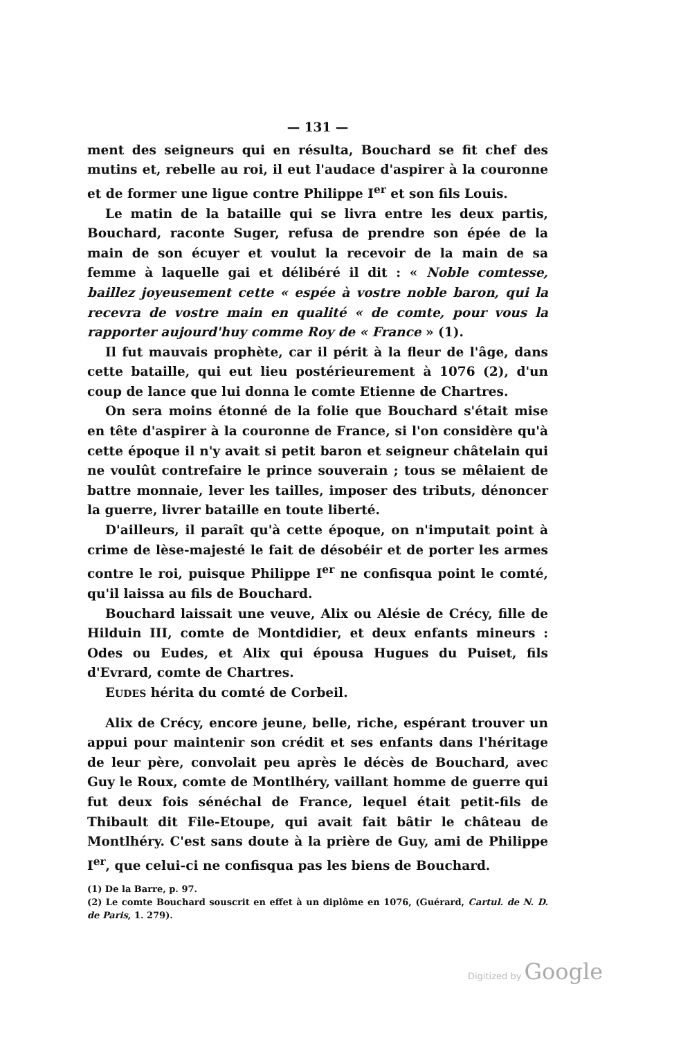— 131 —
ment des seigneurs qui en résulta, Bouchard se fit chef des mutins et, rebelle au roi, il eut l'audace d'aspirer à la couronne et de former une ligue contre Philippe I<sup>er</sup> et son fils Louis.
Le matin de la bataille qui se livra entre les deux partis, Bouchard, raconte Suger, refusa de prendre son épée de la main de son écuyer et voulut la recevoir de la main de sa femme à laquelle gai et délibéré il dit : « Noble comtesse, baillez joyeusement cette « espée à vostre noble baron, qui la recevra de vostre main en qualité « de comte, pour vous la rapporter aujourd'huy comme Roy de « France » (1).
Il fut mauvais prophète, car il périt à la fleur de l'âge, dans cette bataille, qui eut lieu postérieurement à 1076 (2), d'un coup de lance que lui donna le comte Etienne de Chartres.
On sera moins étonné de la folie que Bouchard s'était mise en tête d'aspirer à la couronne de France, si l'on considère qu'à cette époque il n'y avait si petit baron et seigneur châtelain qui ne voulût contrefaire le prince souverain ; tous se mêlaient de battre monnaie, lever les tailles, imposer des tributs, dénoncer la guerre, livrer bataille en toute liberté.
D'ailleurs, il paraît qu'à cette époque, on n'imputait point à crime de lèse-majesté le fait de désobéir et de porter les armes contre le roi, puisque Philippe I<sup>er</sup> ne confisqua point le comté, qu'il laissa au fils de Bouchard.
Bouchard laissait une veuve, Alix ou Alésie de Crécy, fille de Hilduin III, comte de Montdidier, et deux enfants mineurs : Odes ou Eudes, et Alix qui épousa Hugues du Puiset, fils d'Evrard, comte de Chartres.
EUDES hérita du comté de Corbeil.
Alix de Crécy, encore jeune, belle, riche, espérant trouver un appui pour maintenir son crédit et ses enfants dans l'héritage de leur père, convolait peu après le décès de Bouchard, avec Guy le Roux, comte de Montlhéry, vaillant homme de guerre qui fut deux fois sénéchal de France, lequel était petit-fils de Thibault dit File-Etoupe, qui avait fait bâtir le château de Montlhéry. C'est sans doute à la prière de Guy, ami de Philippe I<sup>er</sup>, que celui-ci ne confisqua pas les biens de Bouchard.
(1) De la Barre, p. 97.
(2) Le comte Bouchard souscrit en effet à un diplôme en 1076, (Guérard, Cartul. de N. D. de Paris, 1. 279).
Digitized by Google